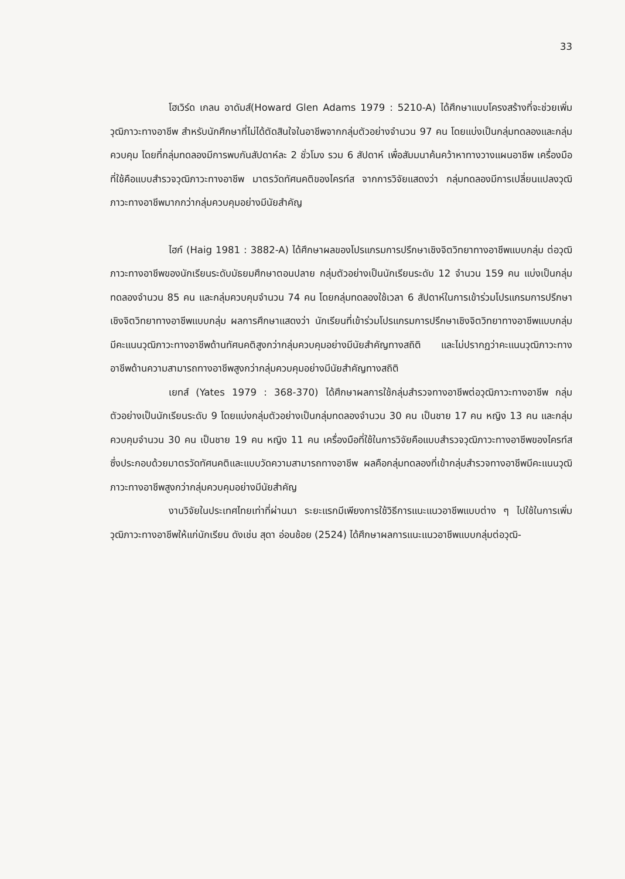33
โฮเวิร์ด เกลน อาดัมส์(Howard Glen Adams 1979 : 5210-A) ได้ศึกษาแบบโครงสร้างที่จะช่วยเพิ่มวุฒิภาวะทางอาชีพ สำหรับนักศึกษาที่ไม่ได้ตัดสินใจในอาชีพจากกลุ่มตัวอย่างจำนวน 97 คน โดยแบ่งเป็นกลุ่มทดลองและกลุ่มควบคุม โดยที่กลุ่มทดลองมีการพบกันสัปดาห์ละ 2 ชั่วโมง รวม 6 สัปดาห์ เพื่อสัมมนาค้นคว้าหาทางวางแผนอาชีพ เครื่องมือที่ใช้คือแบบสำรวจวุฒิภาวะทางอาชีพ มาตรวัดทัศนคติของไครท์ส จากการวิจัยแสดงว่า กลุ่มทดลองมีการเปลี่ยนแปลงวุฒิภาวะทางอาชีพมากกว่ากลุ่มควบคุมอย่างมีนัยสำคัญ
ไฮก์ (Haig 1981 : 3882-A) ได้ศึกษาผลของโปรแกรมการปรึกษาเชิงจิตวิทยาทางอาชีพแบบกลุ่ม ต่อวุฒิภาวะทางอาชีพของนักเรียนระดับมัธยมศึกษาตอนปลาย กลุ่มตัวอย่างเป็นนักเรียนระดับ 12 จำนวน 159 คน แบ่งเป็นกลุ่มทดลองจำนวน 85 คน และกลุ่มควบคุมจำนวน 74 คน โดยกลุ่มทดลองใช้เวลา 6 สัปดาห์ในการเข้าร่วมโปรแกรมการปรึกษาเชิงจิตวิทยาทางอาชีพแบบกลุ่ม ผลการศึกษาแสดงว่า นักเรียนที่เข้าร่วมโปรแกรมการปรึกษาเชิงจิตวิทยาทางอาชีพแบบกลุ่ม มีคะแนนวุฒิภาวะทางอาชีพด้านทัศนคติสูงกว่ากลุ่มควบคุมอย่างมีนัยสำคัญทางสถิติ และไม่ปรากฏว่าคะแนนวุฒิภาวะทางอาชีพด้านความสามารถทางอาชีพสูงกว่ากลุ่มควบคุมอย่างมีนัยสำคัญทางสถิติ
เยทส์ (Yates 1979 : 368-370) ได้ศึกษาผลการใช้กลุ่มสำรวจทางอาชีพต่อวุฒิภาวะทางอาชีพ กลุ่มตัวอย่างเป็นนักเรียนระดับ 9 โดยแบ่งกลุ่มตัวอย่างเป็นกลุ่มทดลองจำนวน 30 คน เป็นชาย 17 คน หญิง 13 คน และกลุ่มควบคุมจำนวน 30 คน เป็นชาย 19 คน หญิง 11 คน เครื่องมือที่ใช้ในการวิจัยคือแบบสำรวจวุฒิภาวะทางอาชีพของไครท์ส ซึ่งประกอบด้วยมาตรวัดทัศนคติและแบบวัดความสามารถทางอาชีพ ผลคือกลุ่มทดลองที่เข้ากลุ่มสำรวจทางอาชีพมีคะแนนวุฒิภาวะทางอาชีพสูงกว่ากลุ่มควบคุมอย่างมีนัยสำคัญ
งานวิจัยในประเทศไทยเท่าที่ผ่านมา ระยะแรกมีเพียงการใช้วิธีการแนะแนวอาชีพแบบต่าง ๆ ไปใช้ในการเพิ่มวุฒิภาวะทางอาชีพให้แก่นักเรียน ดังเช่น สุดา อ่อนช้อย (2524) ได้ศึกษาผลการแนะแนวอาชีพแบบกลุ่มต่อวุฒิ-